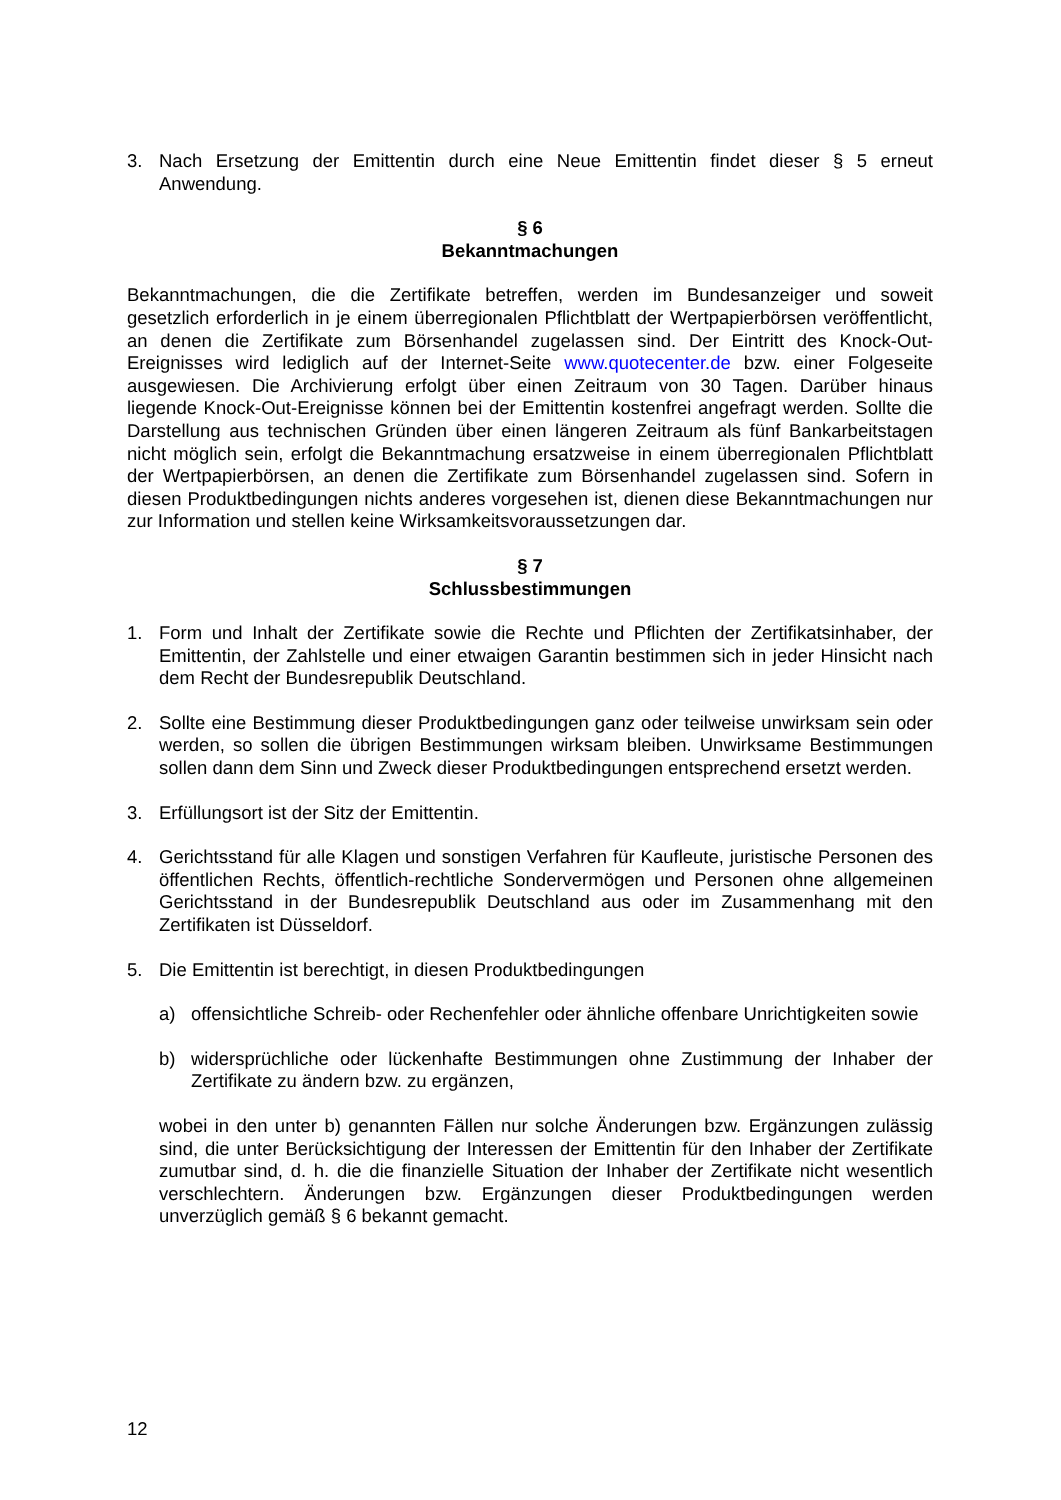3. Nach Ersetzung der Emittentin durch eine Neue Emittentin findet dieser § 5 erneut Anwendung.
§ 6
Bekanntmachungen
Bekanntmachungen, die die Zertifikate betreffen, werden im Bundesanzeiger und soweit gesetzlich erforderlich in je einem überregionalen Pflichtblatt der Wertpapierbörsen veröffentlicht, an denen die Zertifikate zum Börsenhandel zugelassen sind. Der Eintritt des Knock-Out-Ereignisses wird lediglich auf der Internet-Seite www.quotecenter.de bzw. einer Folgeseite ausgewiesen. Die Archivierung erfolgt über einen Zeitraum von 30 Tagen. Darüber hinaus liegende Knock-Out-Ereignisse können bei der Emittentin kostenfrei angefragt werden. Sollte die Darstellung aus technischen Gründen über einen längeren Zeitraum als fünf Bankarbeitstagen nicht möglich sein, erfolgt die Bekanntmachung ersatzweise in einem überregionalen Pflichtblatt der Wertpapierbörsen, an denen die Zertifikate zum Börsenhandel zugelassen sind. Sofern in diesen Produktbedingungen nichts anderes vorgesehen ist, dienen diese Bekanntmachungen nur zur Information und stellen keine Wirksamkeitsvoraussetzungen dar.
§ 7
Schlussbestimmungen
1. Form und Inhalt der Zertifikate sowie die Rechte und Pflichten der Zertifikatsinhaber, der Emittentin, der Zahlstelle und einer etwaigen Garantin bestimmen sich in jeder Hinsicht nach dem Recht der Bundesrepublik Deutschland.
2. Sollte eine Bestimmung dieser Produktbedingungen ganz oder teilweise unwirksam sein oder werden, so sollen die übrigen Bestimmungen wirksam bleiben. Unwirksame Bestimmungen sollen dann dem Sinn und Zweck dieser Produktbedingungen entsprechend ersetzt werden.
3. Erfüllungsort ist der Sitz der Emittentin.
4. Gerichtsstand für alle Klagen und sonstigen Verfahren für Kaufleute, juristische Personen des öffentlichen Rechts, öffentlich-rechtliche Sondervermögen und Personen ohne allgemeinen Gerichtsstand in der Bundesrepublik Deutschland aus oder im Zusammenhang mit den Zertifikaten ist Düsseldorf.
5. Die Emittentin ist berechtigt, in diesen Produktbedingungen
a) offensichtliche Schreib- oder Rechenfehler oder ähnliche offenbare Unrichtigkeiten sowie
b) widersprüchliche oder lückenhafte Bestimmungen ohne Zustimmung der Inhaber der Zertifikate zu ändern bzw. zu ergänzen,
wobei in den unter b) genannten Fällen nur solche Änderungen bzw. Ergänzungen zulässig sind, die unter Berücksichtigung der Interessen der Emittentin für den Inhaber der Zertifikate zumutbar sind, d. h. die die finanzielle Situation der Inhaber der Zertifikate nicht wesentlich verschlechtern. Änderungen bzw. Ergänzungen dieser Produktbedingungen werden unverzüglich gemäß § 6 bekannt gemacht.
12